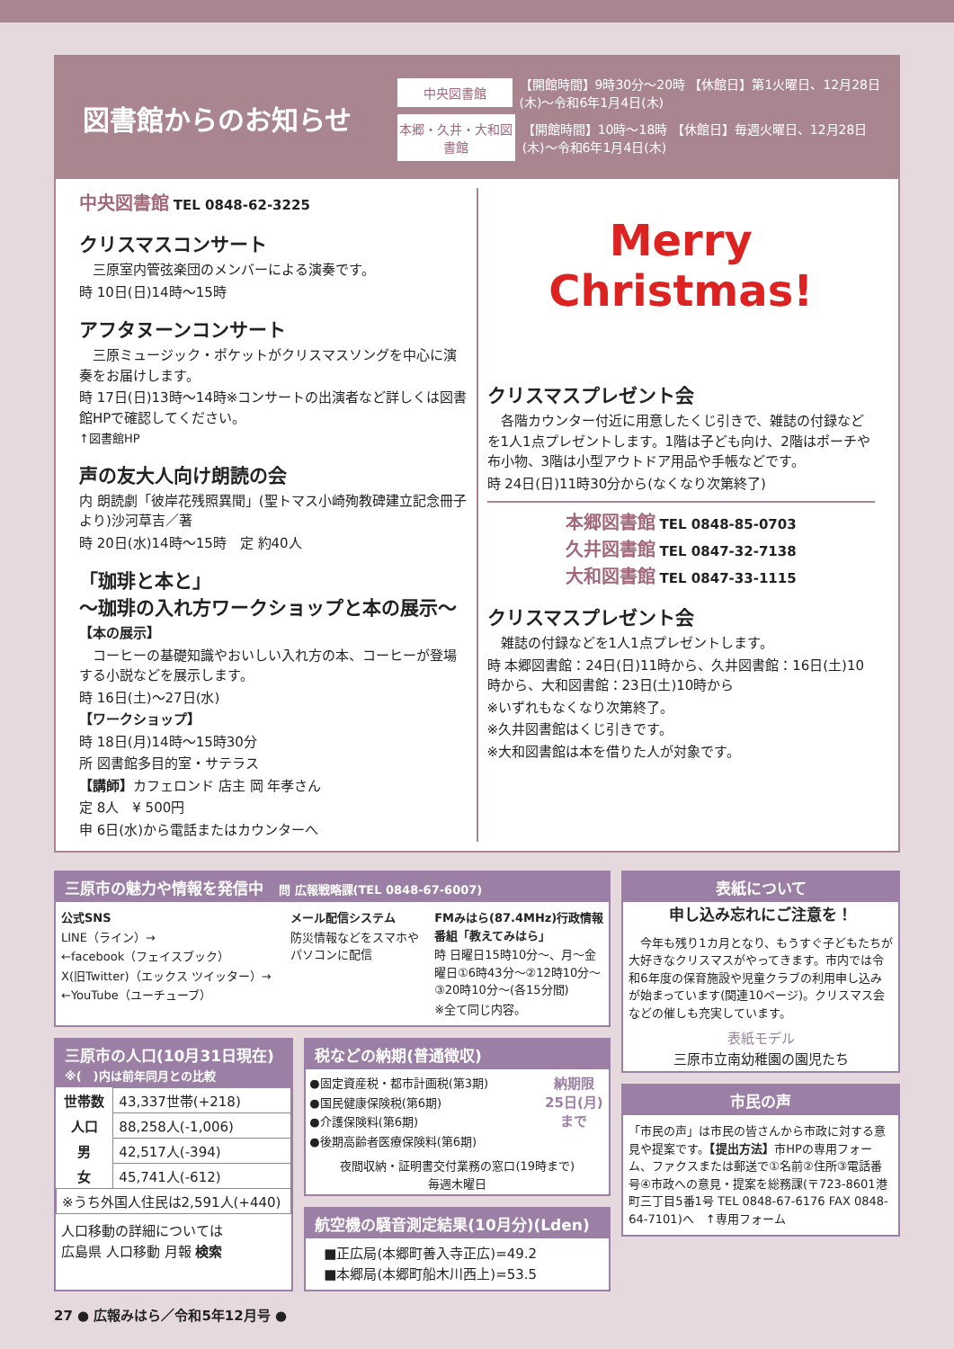図書館からのお知らせ
中央図書館 【開館時間】9時30分～20時 【休館日】第1火曜日、12月28日(木)～令和6年1月4日(木)
本郷・久井・大和図書館 【開館時間】10時～18時 【休館日】毎週火曜日、12月28日(木)～令和6年1月4日(木)
中央図書館 TEL 0848-62-3225
クリスマスコンサート
　三原室内管弦楽団のメンバーによる演奏です。
時 10日(日)14時～15時
アフタヌーンコンサート
　三原ミュージック・ポケットがクリスマスソングを中心に演奏をお届けします。
時 17日(日)13時～14時※コンサートの出演者など詳しくは図書館HPで確認してください。
↑図書館HP
声の友大人向け朗読の会
内 朗読劇「彼岸花残照異聞」(聖トマス小崎殉教碑建立記念冊子より)沙河草吉／著
時 20日(水)14時～15時　定 約40人
「珈琲と本と」
～珈琲の入れ方ワークショップと本の展示～
【本の展示】
　コーヒーの基礎知識やおいしい入れ方の本、コーヒーが登場する小説などを展示します。
時 16日(土)～27日(水)
【ワークショップ】
時 18日(月)14時～15時30分
所 図書館多目的室・サテラス
【講師】カフェロンド 店主 岡 年孝さん
定 8人　¥ 500円
申 6日(水)から電話またはカウンターへ
Merry
Christmas!
クリスマスプレゼント会
　各階カウンター付近に用意したくじ引きで、雑誌の付録などを1人1点プレゼントします。1階は子ども向け、2階はポーチや布小物、3階は小型アウトドア用品や手帳などです。
時 24日(日)11時30分から(なくなり次第終了)
本郷図書館 TEL 0848-85-0703
久井図書館 TEL 0847-32-7138
大和図書館 TEL 0847-33-1115
クリスマスプレゼント会
　雑誌の付録などを1人1点プレゼントします。
時 本郷図書館：24日(日)11時から、久井図書館：16日(土)10時から、大和図書館：23日(土)10時から
※いずれもなくなり次第終了。
※久井図書館はくじ引きです。
※大和図書館は本を借りた人が対象です。
三原市の魅力や情報を発信中　問 広報戦略課(TEL 0848-67-6007)
公式SNS
LINE（ライン）→
←facebook（フェイスブック）
X(旧Twitter)（エックス ツイッター）→
←YouTube（ユーチューブ）
メール配信システム
防災情報などをスマホやパソコンに配信
FMみはら(87.4MHz)行政情報番組「教えてみはら」
時 日曜日15時10分～、月～金曜日①6時43分～②12時10分～③20時10分～(各15分間)
※全て同じ内容。
三原市の人口(10月31日現在)
※(　)内は前年同月との比較
| 世帯数 | 43,337世帯(+218) |
| 人口 | 88,258人(-1,006) |
| 男 | 42,517人(-394) |
| 女 | 45,741人(-612) |
| ※うち外国人住民は2,591人(+440) | |
人口移動の詳細については
広島県 人口移動 月報 検索
税などの納期(普通徴収)
●固定資産税・都市計画税(第3期)
●国民健康保険税(第6期)
●介護保険料(第6期)
●後期高齢者医療保険料(第6期)
納期限
25日(月)まで
夜間収納・証明書交付業務の窓口(19時まで)
毎週木曜日
航空機の騒音測定結果(10月分)(Lden)
■正広局(本郷町善入寺正広)=49.2
■本郷局(本郷町船木川西上)=53.5
表紙について
申し込み忘れにご注意を！
　今年も残り1カ月となり、もうすぐ子どもたちが大好きなクリスマスがやってきます。市内では令和6年度の保育施設や児童クラブの利用申し込みが始まっています(関連10ページ)。クリスマス会などの催しも充実しています。
表紙モデル
三原市立南幼稚園の園児たち
市民の声
「市民の声」は市民の皆さんから市政に対する意見や提案です。【提出方法】市HPの専用フォーム、ファクスまたは郵送で①名前②住所③電話番号④市政への意見・提案を総務課(〒723-8601港町三丁目5番1号 TEL 0848-67-6176 FAX 0848-64-7101)へ　↑専用フォーム
27 ● 広報みはら／令和5年12月号 ●